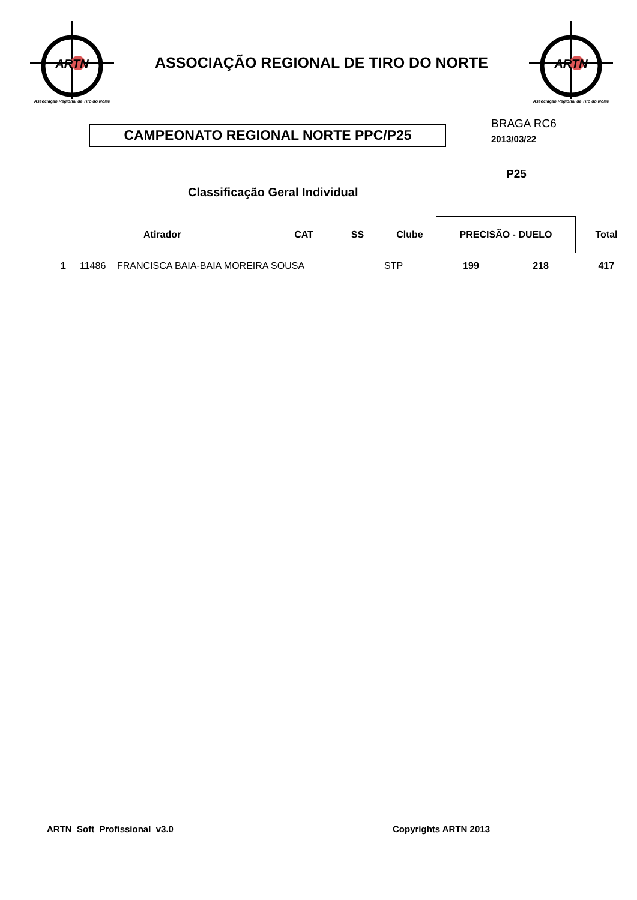ARTN
Associação Regional de Tiro do Norte
ASSOCIAÇÃO REGIONAL DE TIRO DO NORTE
ARTN
Associação Regional de Tiro do Norte
CAMPEONATO REGIONAL NORTE PPC/P25
BRAGA RC6
2013/03/22
P25
Classificação Geral Individual
| | | Atirador | CAT | SS | Clube | PRECISÃO - DUELO | | Total |
| --- | --- | --- | --- | --- | --- | --- | --- | --- |
| 1 | 11486 | FRANCISCA BAIA-BAIA MOREIRA SOUSA | | | STP | 199 | 218 | 417 |
ARTN_Soft_Profissional_v3.0 Copyrights ARTN 2013